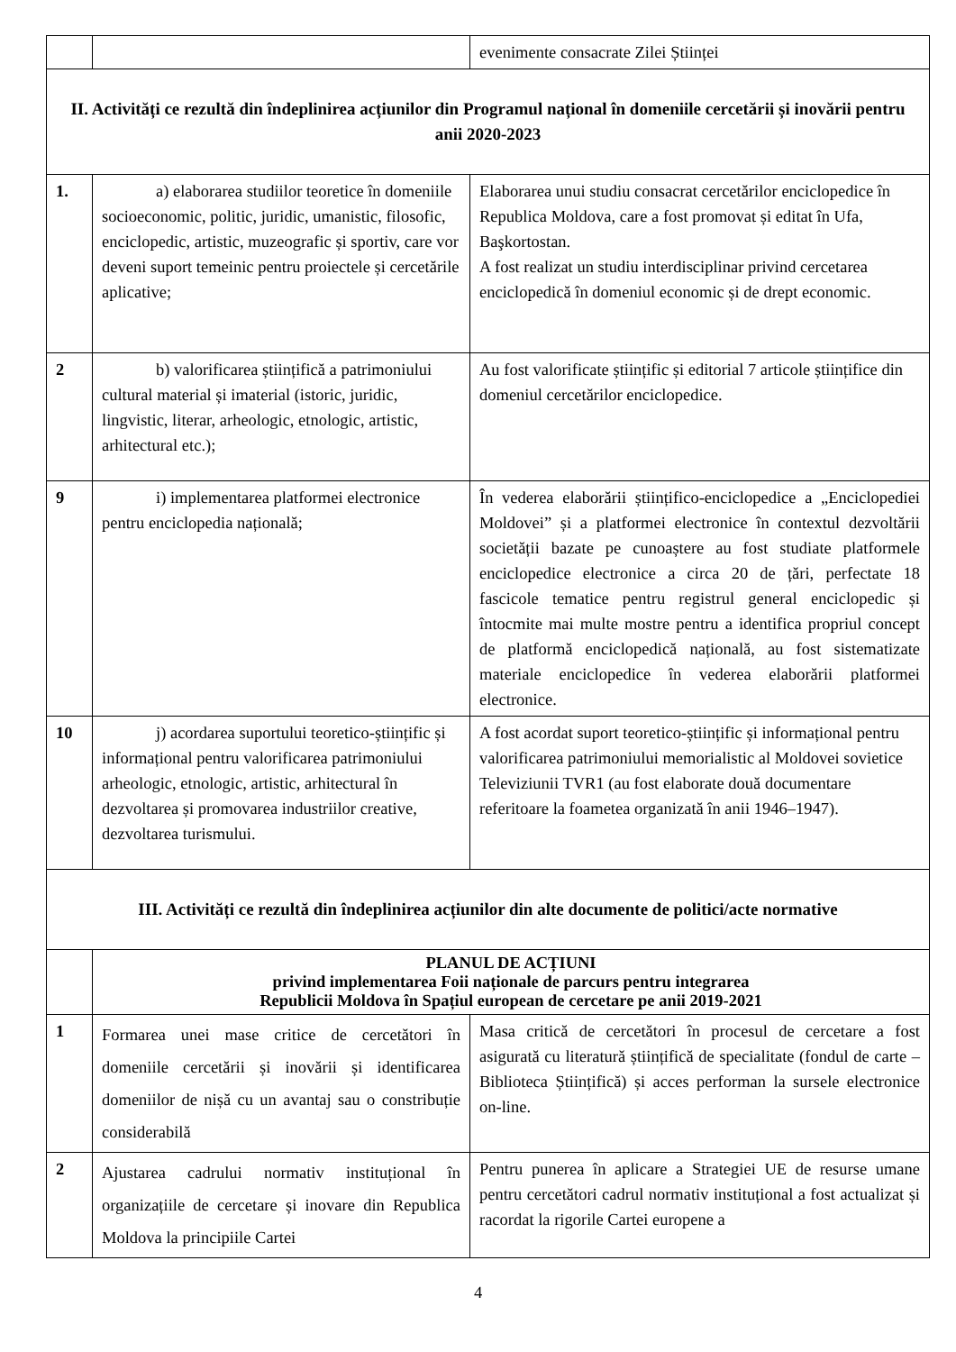| | | evenimente consacrate Zilei Științei |
| II. Activități ce rezultă din îndeplinirea acțiunilor din Programul național în domeniile cercetării și inovării pentru anii 2020-2023 | | |
| 1. | a) elaborarea studiilor teoretice în domeniile socioeconomic, politic, juridic, umanistic, filosofic, enciclopedic, artistic, muzeografic și sportiv, care vor deveni suport temeinic pentru proiectele și cercetările aplicative; | Elaborarea unui studiu consacrat cercetărilor enciclopedice în Republica Moldova, care a fost promovat și editat în Ufa, Başkortostan. A fost realizat un studiu interdisciplinar privind cercetarea enciclopedică în domeniul economic și de drept economic. |
| 2 | b) valorificarea științifică a patrimoniului cultural material și imaterial (istoric, juridic, lingvistic, literar, arheologic, etnologic, artistic, arhitectural etc.); | Au fost valorificate științific și editorial 7 articole științifice din domeniul cercetărilor enciclopedice. |
| 9 | i) implementarea platformei electronice pentru enciclopedia națională; | În vederea elaborării științifico-enciclopedice a „Enciclopediei Moldovei” și a platformei electronice în contextul dezvoltării societății bazate pe cunoaștere au fost studiate platformele enciclopedice electronice a circa 20 de țări, perfectate 18 fascicole tematice pentru registrul general enciclopedic și întocmite mai multe mostre pentru a identifica propriul concept de platformă enciclopedică națională, au fost sistematizate materiale enciclopedice în vederea elaborării platformei electronice. |
| 10 | j) acordarea suportului teoretico-științific și informațional pentru valorificarea patrimoniului arheologic, etnologic, artistic, arhitectural în dezvoltarea și promovarea industriilor creative, dezvoltarea turismului. | A fost acordat suport teoretico-științific și informațional pentru valorificarea patrimoniului memorialistic al Moldovei sovietice Televiziunii TVR1 (au fost elaborate două documentare referitoare la foametea organizată în anii 1946–1947). |
| III. Activități ce rezultă din îndeplinirea acțiunilor din alte documente de politici/acte normative | | |
| | PLANUL DE ACȚIUNI privind implementarea Foii naționale de parcurs pentru integrarea Republicii Moldova în Spațiul european de cercetare pe anii 2019-2021 | |
| 1 | Formarea unei mase critice de cercetători în domeniile cercetării și inovării și identificarea domeniilor de nișă cu un avantaj sau o constribuție considerabilă | Masa critică de cercetători în procesul de cercetare a fost asigurată cu literatură științifică de specialitate (fondul de carte – Biblioteca Științifică) și acces performan la sursele electronice on-line. |
| 2 | Ajustarea cadrului normativ instituțional în organizațiile de cercetare și inovare din Republica Moldova la principiile Cartei | Pentru punerea în aplicare a Strategiei UE de resurse umane pentru cercetători cadrul normativ instituțional a fost actualizat și racordat la rigorile Cartei europene a |
4